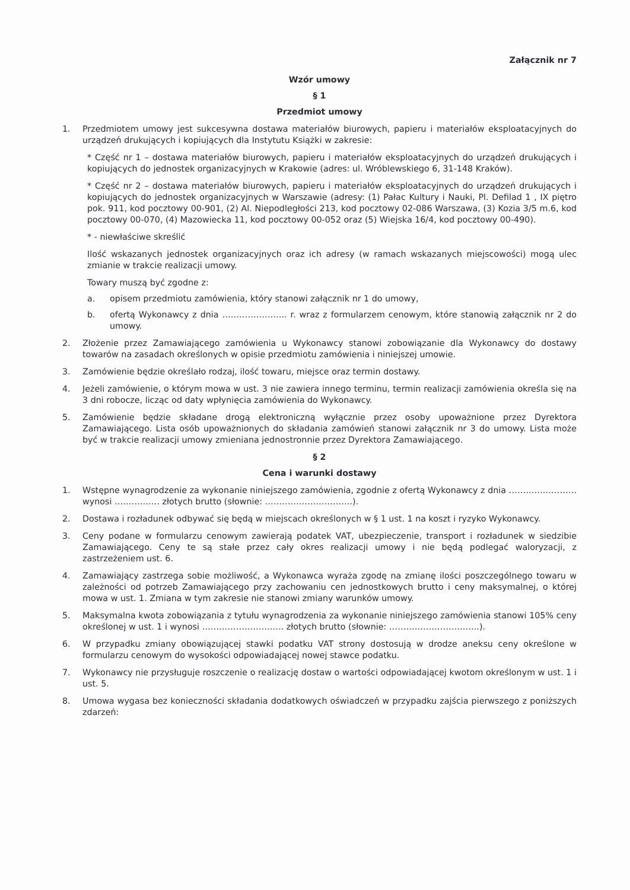Załącznik nr 7
Wzór umowy
§ 1
Przedmiot umowy
1. Przedmiotem umowy jest sukcesywna dostawa materiałów biurowych, papieru i materiałów eksploatacyjnych do urządzeń drukujących i kopiujących dla Instytutu Książki w zakresie:
* Część nr 1 – dostawa materiałów biurowych, papieru i materiałów eksploatacyjnych do urządzeń drukujących i kopiujących do jednostek organizacyjnych w Krakowie (adres: ul. Wróblewskiego 6, 31-148 Kraków).
* Część nr 2 – dostawa materiałów biurowych, papieru i materiałów eksploatacyjnych do urządzeń drukujących i kopiujących do jednostek organizacyjnych w Warszawie (adresy: (1) Pałac Kultury i Nauki, Pl. Defilad 1 , IX piętro pok. 911, kod pocztowy 00-901, (2) Al. Niepodległości 213, kod pocztowy 02-086 Warszawa, (3) Kozia 3/5 m.6, kod pocztowy 00-070, (4) Mazowiecka 11, kod pocztowy 00-052 oraz (5) Wiejska 16/4, kod pocztowy 00-490).
* - niewłaściwe skreślić
Ilość wskazanych jednostek organizacyjnych oraz ich adresy (w ramach wskazanych miejscowości) mogą ulec zmianie w trakcie realizacji umowy.
Towary muszą być zgodne z:
a. opisem przedmiotu zamówienia, który stanowi załącznik nr 1 do umowy,
b. ofertą Wykonawcy z dnia ………………….. r. wraz z formularzem cenowym, które stanowią załącznik nr 2 do umowy.
2. Złożenie przez Zamawiającego zamówienia u Wykonawcy stanowi zobowiązanie dla Wykonawcy do dostawy towarów na zasadach określonych w opisie przedmiotu zamówienia i niniejszej umowie.
3. Zamówienie będzie określało rodzaj, ilość towaru, miejsce oraz termin dostawy.
4. Jeżeli zamówienie, o którym mowa w ust. 3 nie zawiera innego terminu, termin realizacji zamówienia określa się na 3 dni robocze, licząc od daty wpłynięcia zamówienia do Wykonawcy.
5. Zamówienie będzie składane drogą elektroniczną wyłącznie przez osoby upoważnione przez Dyrektora Zamawiającego. Lista osób upoważnionych do składania zamówień stanowi załącznik nr 3 do umowy. Lista może być w trakcie realizacji umowy zmieniana jednostronnie przez Dyrektora Zamawiającego.
§ 2
Cena i warunki dostawy
1. Wstępne wynagrodzenie za wykonanie niniejszego zamówienia, zgodnie z ofertą Wykonawcy z dnia …………………… wynosi ……………. złotych brutto (słownie: ………………………….).
2. Dostawa i rozładunek odbywać się będą w miejscach określonych w § 1 ust. 1 na koszt i ryzyko Wykonawcy.
3. Ceny podane w formularzu cenowym zawierają podatek VAT, ubezpieczenie, transport i rozładunek w siedzibie Zamawiającego. Ceny te są stałe przez cały okres realizacji umowy i nie będą podlegać waloryzacji, z zastrzeżeniem ust. 6.
4. Zamawiający zastrzega sobie możliwość, a Wykonawca wyraża zgodę na zmianę ilości poszczególnego towaru w zależności od potrzeb Zamawiającego przy zachowaniu cen jednostkowych brutto i ceny maksymalnej, o której mowa w ust. 1. Zmiana w tym zakresie nie stanowi zmiany warunków umowy.
5. Maksymalna kwota zobowiązania z tytułu wynagrodzenia za wykonanie niniejszego zamówienia stanowi 105% ceny określonej w ust. 1 i wynosi ……………………….. złotych brutto (słownie: …………………………..).
6. W przypadku zmiany obowiązującej stawki podatku VAT strony dostosują w drodze aneksu ceny określone w formularzu cenowym do wysokości odpowiadającej nowej stawce podatku.
7. Wykonawcy nie przysługuje roszczenie o realizację dostaw o wartości odpowiadającej kwotom określonym w ust. 1 i ust. 5.
8. Umowa wygasa bez konieczności składania dodatkowych oświadczeń w przypadku zajścia pierwszego z poniższych zdarzeń: